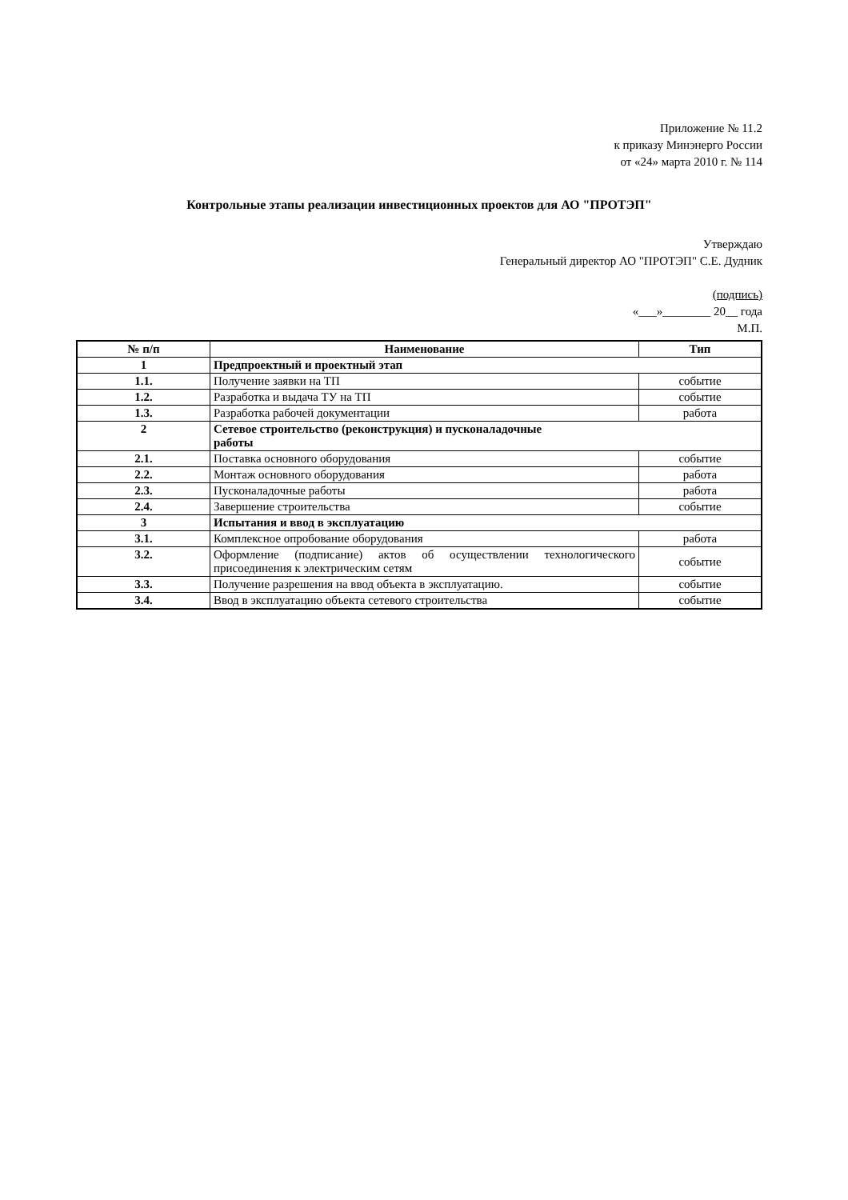Приложение № 11.2
к приказу Минэнерго России
от «24» марта 2010 г. № 114
Контрольные этапы реализации инвестиционных проектов для АО "ПРОТЭП"
Утверждаю
Генеральный директор АО "ПРОТЭП" С.Е. Дудник
(подпись)
«___»________ 20__ года
М.П.
| № п/п | Наименование | Тип |
| --- | --- | --- |
| 1 | Предпроектный и проектный этап | |
| 1.1. | Получение заявки на ТП | событие |
| 1.2. | Разработка и выдача ТУ на ТП | событие |
| 1.3. | Разработка рабочей документации | работа |
| 2 | Сетевое строительство (реконструкция) и пусконаладочные работы | |
| 2.1. | Поставка основного оборудования | событие |
| 2.2. | Монтаж основного оборудования | работа |
| 2.3. | Пусконаладочные работы | работа |
| 2.4. | Завершение строительства | событие |
| 3 | Испытания и ввод в эксплуатацию | |
| 3.1. | Комплексное опробование оборудования | работа |
| 3.2. | Оформление (подписание) актов об осуществлении технологического присоединения к электрическим сетям | событие |
| 3.3. | Получение разрешения на ввод объекта в эксплуатацию. | событие |
| 3.4. | Ввод в эксплуатацию объекта сетевого строительства | событие |